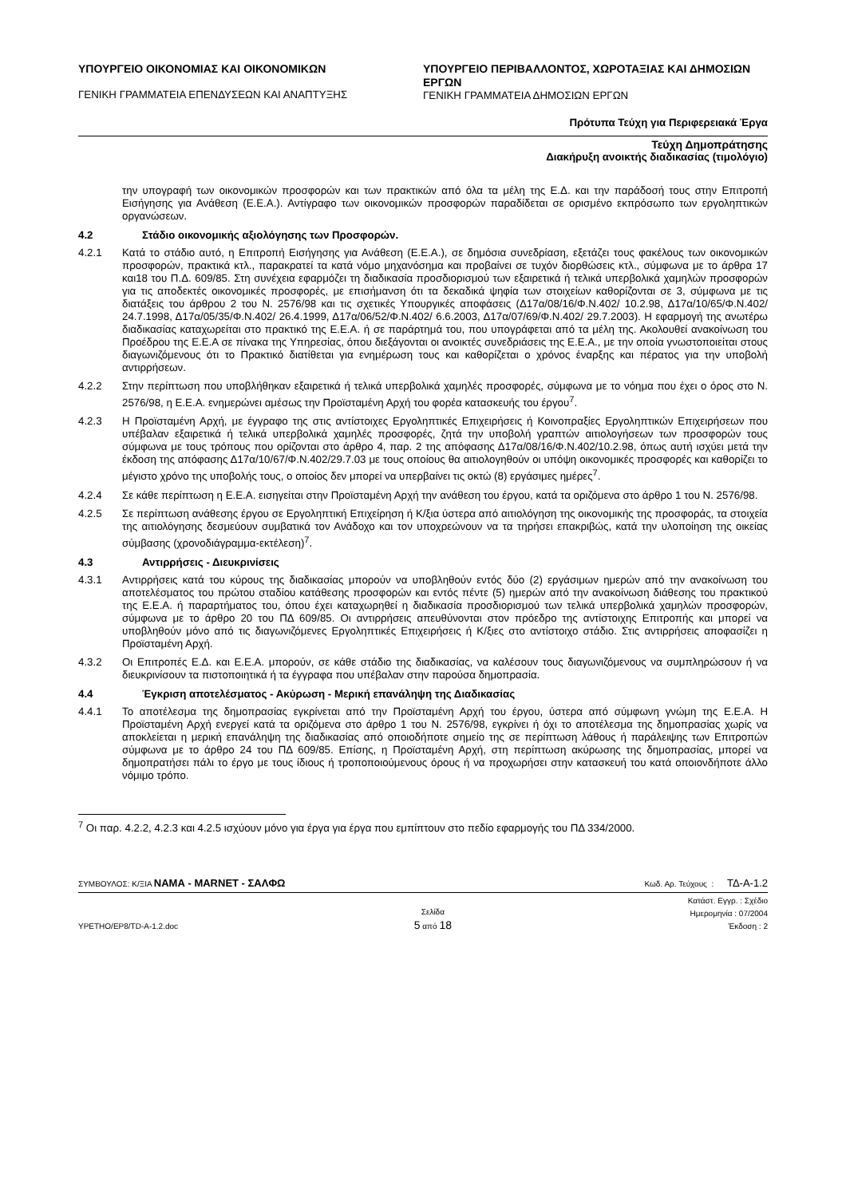ΥΠΟΥΡΓΕΙΟ ΟΙΚΟΝΟΜΙΑΣ ΚΑΙ ΟΙΚΟΝΟΜΙΚΩΝ
ΓΕΝΙΚΗ ΓΡΑΜΜΑΤΕΙΑ ΕΠΕΝΔΥΣΕΩΝ ΚΑΙ ΑΝΑΠΤΥΞΗΣ
ΥΠΟΥΡΓΕΙΟ ΠΕΡΙΒΑΛΛΟΝΤΟΣ, ΧΩΡΟΤΑΞΙΑΣ ΚΑΙ ΔΗΜΟΣΙΩΝ ΕΡΓΩΝ
ΓΕΝΙΚΗ ΓΡΑΜΜΑΤΕΙΑ ΔΗΜΟΣΙΩΝ ΕΡΓΩΝ
Πρότυπα Τεύχη για Περιφερειακά Έργα
Τεύχη Δημοπράτησης
Διακήρυξη ανοικτής διαδικασίας (τιμολόγιο)
την υπογραφή των οικονομικών προσφορών και των πρακτικών από όλα τα μέλη της Ε.Δ. και την παράδοσή τους στην Επιτροπή Εισήγησης για Ανάθεση (Ε.Ε.Α.). Αντίγραφο των οικονομικών προσφορών παραδίδεται σε ορισμένο εκπρόσωπο των εργοληπτικών οργανώσεων.
4.2 Στάδιο οικονομικής αξιολόγησης των Προσφορών.
4.2.1 Κατά το στάδιο αυτό, η Επιτροπή Εισήγησης για Ανάθεση (Ε.Ε.Α.), σε δημόσια συνεδρίαση, εξετάζει τους φακέλους των οικονομικών προσφορών, πρακτικά κτλ., παρακρατεί τα κατά νόμο μηχανόσημα και προβαίνει σε τυχόν διορθώσεις κτλ., σύμφωνα με το άρθρα 17 και18 του Π.Δ. 609/85. Στη συνέχεια εφαρμόζει τη διαδικασία προσδιορισμού των εξαιρετικά ή τελικά υπερβολικά χαμηλών προσφορών για τις αποδεκτές οικονομικές προσφορές, με επισήμανση ότι τα δεκαδικά ψηφία των στοιχείων καθορίζονται σε 3, σύμφωνα με τις διατάξεις του άρθρου 2 του Ν. 2576/98 και τις σχετικές Υπουργικές αποφάσεις (Δ17α/08/16/Φ.Ν.402/ 10.2.98, Δ17α/10/65/Φ.Ν.402/ 24.7.1998, Δ17α/05/35/Φ.Ν.402/ 26.4.1999, Δ17α/06/52/Φ.Ν.402/ 6.6.2003, Δ17α/07/69/Φ.Ν.402/ 29.7.2003). Η εφαρμογή της ανωτέρω διαδικασίας καταχωρείται στο πρακτικό της Ε.Ε.Α. ή σε παράρτημά του, που υπογράφεται από τα μέλη της. Ακολουθεί ανακοίνωση του Προέδρου της Ε.Ε.Α σε πίνακα της Υπηρεσίας, όπου διεξάγονται οι ανοικτές συνεδριάσεις της Ε.Ε.Α., με την οποία γνωστοποιείται στους διαγωνιζόμενους ότι το Πρακτικό διατίθεται για ενημέρωση τους και καθορίζεται ο χρόνος έναρξης και πέρατος για την υποβολή αντιρρήσεων.
4.2.2 Στην περίπτωση που υποβλήθηκαν εξαιρετικά ή τελικά υπερβολικά χαμηλές προσφορές, σύμφωνα με το νόημα που έχει ο όρος στο Ν. 2576/98, η Ε.Ε.Α. ενημερώνει αμέσως την Προϊσταμένη Αρχή του φορέα κατασκευής του έργου<sup>7</sup>.
4.2.3 Η Προϊσταμένη Αρχή, με έγγραφο της στις αντίστοιχες Εργοληπτικές Επιχειρήσεις ή Κοινοπραξίες Εργοληπτικών Επιχειρήσεων που υπέβαλαν εξαιρετικά ή τελικά υπερβολικά χαμηλές προσφορές, ζητά την υποβολή γραπτών αιτιολογήσεων των προσφορών τους σύμφωνα με τους τρόπους που ορίζονται στο άρθρο 4, παρ. 2 της απόφασης Δ17α/08/16/Φ.Ν.402/10.2.98, όπως αυτή ισχύει μετά την έκδοση της απόφασης Δ17α/10/67/Φ.Ν.402/29.7.03 με τους οποίους θα αιτιολογηθούν οι υπόψη οικονομικές προσφορές και καθορίζει το μέγιστο χρόνο της υποβολής τους, ο οποίος δεν μπορεί να υπερβαίνει τις οκτώ (8) εργάσιμες ημέρες<sup>7</sup>.
4.2.4 Σε κάθε περίπτωση η Ε.Ε.Α. εισηγείται στην Προϊσταμένη Αρχή την ανάθεση του έργου, κατά τα οριζόμενα στο άρθρο 1 του Ν. 2576/98.
4.2.5 Σε περίπτωση ανάθεσης έργου σε Εργοληπτική Επιχείρηση ή Κ/ξια ύστερα από αιτιολόγηση της οικονομικής της προσφοράς, τα στοιχεία της αιτιολόγησης δεσμεύουν συμβατικά τον Ανάδοχο και τον υποχρεώνουν να τα τηρήσει επακριβώς, κατά την υλοποίηση της οικείας σύμβασης (χρονοδιάγραμμα-εκτέλεση)<sup>7</sup>.
4.3 Αντιρρήσεις - Διευκρινίσεις
4.3.1 Αντιρρήσεις κατά του κύρους της διαδικασίας μπορούν να υποβληθούν εντός δύο (2) εργάσιμων ημερών από την ανακοίνωση του αποτελέσματος του πρώτου σταδίου κατάθεσης προσφορών και εντός πέντε (5) ημερών από την ανακοίνωση διάθεσης του πρακτικού της Ε.Ε.Α. ή παραρτήματος του, όπου έχει καταχωρηθεί η διαδικασία προσδιορισμού των τελικά υπερβολικά χαμηλών προσφορών, σύμφωνα με το άρθρο 20 του ΠΔ 609/85. Οι αντιρρήσεις απευθύνονται στον πρόεδρο της αντίστοιχης Επιτροπής και μπορεί να υποβληθούν μόνο από τις διαγωνιζόμενες Εργοληπτικές Επιχειρήσεις ή Κ/ξιες στο αντίστοιχο στάδιο. Στις αντιρρήσεις αποφασίζει η Προϊσταμένη Αρχή.
4.3.2 Οι Επιτροπές Ε.Δ. και Ε.Ε.Α. μπορούν, σε κάθε στάδιο της διαδικασίας, να καλέσουν τους διαγωνιζόμενους να συμπληρώσουν ή να διευκρινίσουν τα πιστοποιητικά ή τα έγγραφα που υπέβαλαν στην παρούσα δημοπρασία.
4.4 Έγκριση αποτελέσματος - Ακύρωση - Μερική επανάληψη της Διαδικασίας
4.4.1 Το αποτέλεσμα της δημοπρασίας εγκρίνεται από την Προϊσταμένη Αρχή του έργου, ύστερα από σύμφωνη γνώμη της Ε.Ε.Α. Η Προϊσταμένη Αρχή ενεργεί κατά τα οριζόμενα στο άρθρο 1 του Ν. 2576/98, εγκρίνει ή όχι το αποτέλεσμα της δημοπρασίας χωρίς να αποκλείεται η μερική επανάληψη της διαδικασίας από οποιοδήποτε σημείο της σε περίπτωση λάθους ή παράλειψης των Επιτροπών σύμφωνα με το άρθρο 24 του ΠΔ 609/85. Επίσης, η Προϊσταμένη Αρχή, στη περίπτωση ακύρωσης της δημοπρασίας, μπορεί να δημοπρατήσει πάλι το έργο με τους ίδιους ή τροποποιούμενους όρους ή να προχωρήσει στην κατασκευή του κατά οποιονδήποτε άλλο νόμιμο τρόπο.
<sup>7</sup> Οι παρ. 4.2.2, 4.2.3 και 4.2.5 ισχύουν μόνο για έργα για έργα που εμπίπτουν στο πεδίο εφαρμογής του ΠΔ 334/2000.
ΣΥΜΒΟΥΛΟΣ: Κ/ΞΙΑ ΝΑΜΑ - MARNET - ΣΑΛΦΩ Κωδ. Αρ. Τεύχους : ΤΔ-Α-1.2
ΥΡΕΤΗΟ/ΕΡ8/TD-A-1.2.doc Σελίδα
5 από 18 Κατάστ. Εγγρ. : Σχέδιο
Ημερομηνία : 07/2004
Έκδοση : 2